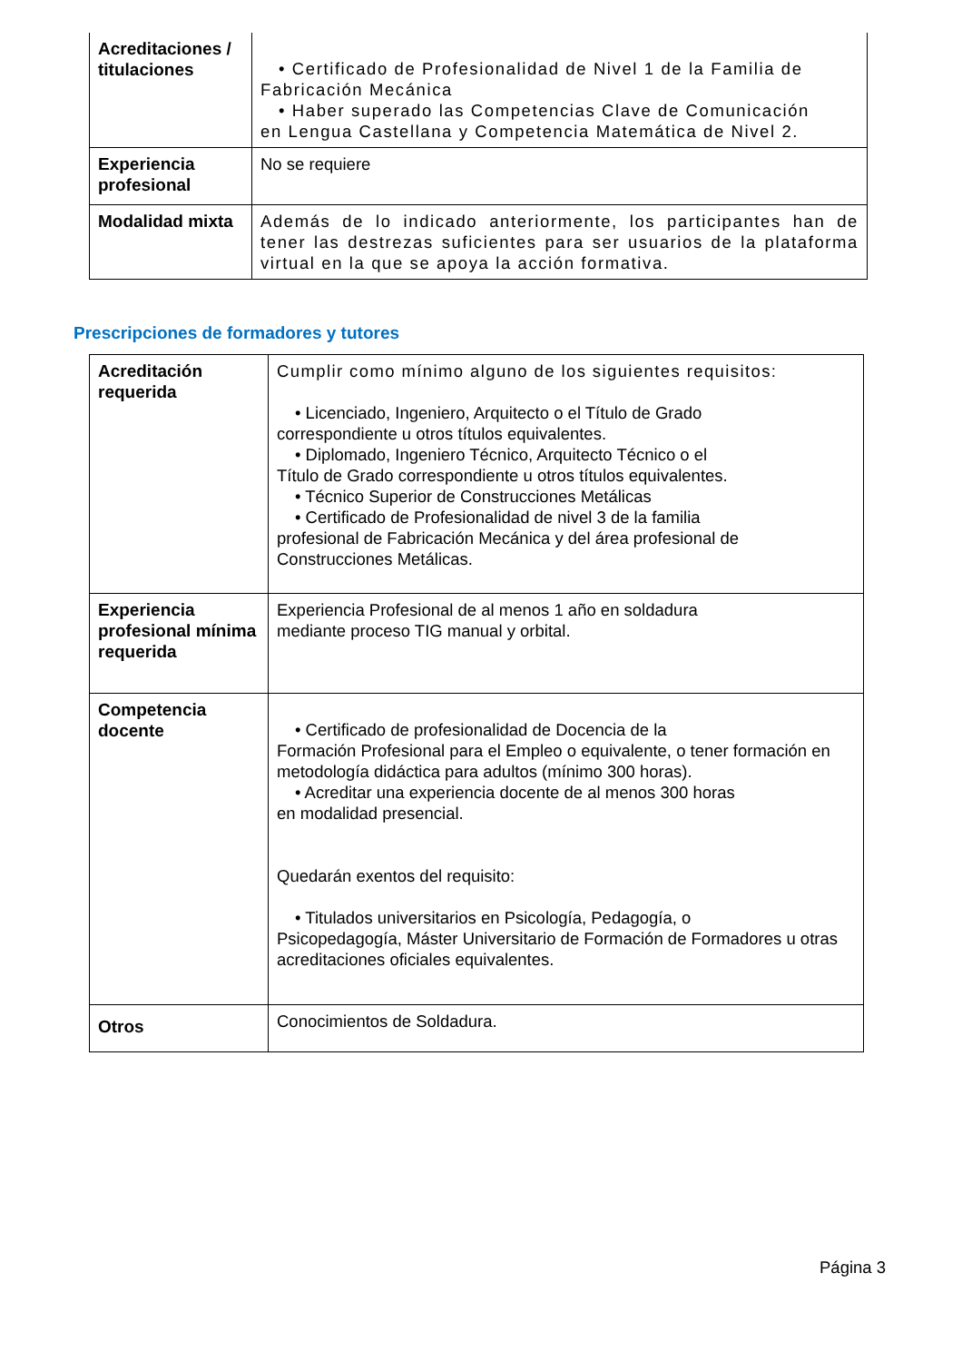| Acreditaciones / titulaciones | • Certificado de Profesionalidad de Nivel 1 de la Familia de Fabricación Mecánica • Haber superado las Competencias Clave de Comunicación en Lengua Castellana y Competencia Matemática de Nivel 2. |
| Experiencia profesional | No se requiere |
| Modalidad mixta | Además de lo indicado anteriormente, los participantes han de tener las destrezas suficientes para ser usuarios de la plataforma virtual en la que se apoya la acción formativa. |
Prescripciones de formadores y tutores
| Acreditación requerida | Cumplir como mínimo alguno de los siguientes requisitos: • Licenciado, Ingeniero, Arquitecto o el Título de Grado correspondiente u otros títulos equivalentes. • Diplomado, Ingeniero Técnico, Arquitecto Técnico o el Título de Grado correspondiente u otros títulos equivalentes. • Técnico Superior de Construcciones Metálicas • Certificado de Profesionalidad de nivel 3 de la familia profesional de Fabricación Mecánica y del área profesional de Construcciones Metálicas. |
| Experiencia profesional mínima requerida | Experiencia Profesional de al menos 1 año en soldadura mediante proceso TIG manual y orbital. |
| Competencia docente | • Certificado de profesionalidad de Docencia de la Formación Profesional para el Empleo o equivalente, o tener formación en metodología didáctica para adultos (mínimo 300 horas). • Acreditar una experiencia docente de al menos 300 horas en modalidad presencial. Quedarán exentos del requisito: • Titulados universitarios en Psicología, Pedagogía, o Psicopedagogía, Máster Universitario de Formación de Formadores u otras acreditaciones oficiales equivalentes. |
| Otros | Conocimientos de Soldadura. |
Página 3